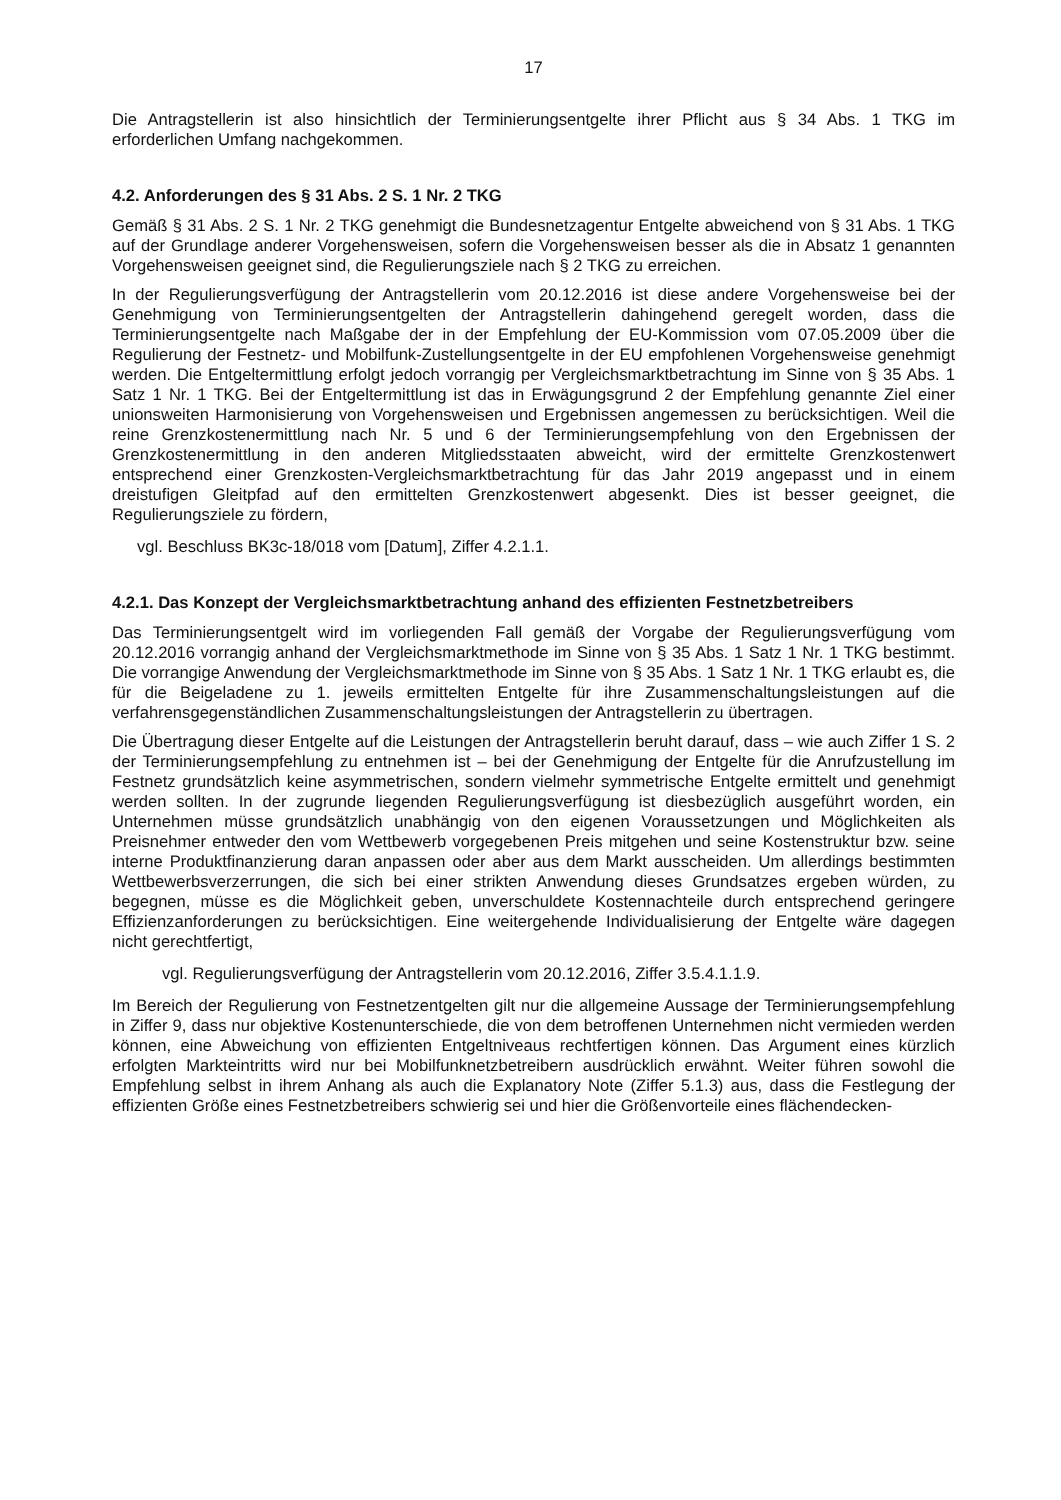17
Die Antragstellerin ist also hinsichtlich der Terminierungsentgelte ihrer Pflicht aus § 34 Abs. 1 TKG im erforderlichen Umfang nachgekommen.
4.2. Anforderungen des § 31 Abs. 2 S. 1 Nr. 2 TKG
Gemäß § 31 Abs. 2 S. 1 Nr. 2 TKG genehmigt die Bundesnetzagentur Entgelte abweichend von § 31 Abs. 1 TKG auf der Grundlage anderer Vorgehensweisen, sofern die Vorgehensweisen besser als die in Absatz 1 genannten Vorgehensweisen geeignet sind, die Regulierungsziele nach § 2 TKG zu erreichen.
In der Regulierungsverfügung der Antragstellerin vom 20.12.2016 ist diese andere Vorgehens­weise bei der Genehmigung von Terminierungsentgelten der Antragstellerin dahingehend gere­gelt worden, dass die Terminierungsentgelte nach Maßgabe der in der Empfehlung der EU-Kommission vom 07.05.2009 über die Regulierung der Festnetz- und Mobilfunk-Zustellungsentgelte in der EU empfohlenen Vorgehensweise genehmigt werden. Die Entgelter­mittlung erfolgt jedoch vorrangig per Vergleichsmarktbetrachtung im Sinne von § 35 Abs. 1 Satz 1 Nr. 1 TKG. Bei der Entgeltermittlung ist das in Erwägungsgrund 2 der Empfehlung genannte Ziel einer unionsweiten Harmonisierung von Vorgehensweisen und Ergebnissen an­gemessen zu berücksichtigen. Weil die reine Grenzkostenermittlung nach Nr. 5 und 6 der Ter­minierungsempfehlung von den Ergebnissen der Grenzkostenermittlung in den anderen Mit­gliedsstaaten abweicht, wird der ermittelte Grenzkostenwert entsprechend einer Grenzkosten-Vergleichsmarktbetrachtung für das Jahr 2019 angepasst und in einem dreistufigen Gleitpfad auf den ermittelten Grenzkostenwert abgesenkt. Dies ist besser geeignet, die Regulierungsziele zu fördern,
vgl. Beschluss BK3c-18/018 vom [Datum], Ziffer 4.2.1.1.
4.2.1. Das Konzept der Vergleichsmarktbetrachtung anhand des effizienten Festnetzbe­treibers
Das Terminierungsentgelt wird im vorliegenden Fall gemäß der Vorgabe der Regulierungsverfü­gung vom 20.12.2016 vorrangig anhand der Vergleichsmarktmethode im Sinne von § 35 Abs. 1 Satz 1 Nr. 1 TKG bestimmt. Die vorrangige Anwendung der Vergleichsmarktmethode im Sinne von § 35 Abs. 1 Satz 1 Nr. 1 TKG erlaubt es, die für die Beigeladene zu 1. jeweils ermittelten Entgelte für ihre Zusammenschaltungsleistungen auf die verfahrensgegenständlichen Zusam­menschaltungsleistungen der Antragstellerin zu übertragen.
Die Übertragung dieser Entgelte auf die Leistungen der Antragstellerin beruht darauf, dass – wie auch Ziffer 1 S. 2 der Terminierungsempfehlung zu entnehmen ist – bei der Genehmigung der Entgelte für die Anrufzustellung im Festnetz grundsätzlich keine asymmetrischen, sondern viel­mehr symmetrische Entgelte ermittelt und genehmigt werden sollten. In der zugrunde liegenden Regulierungsverfügung ist diesbezüglich ausgeführt worden, ein Unternehmen müsse grund­sätzlich unabhängig von den eigenen Voraussetzungen und Möglichkeiten als Preisnehmer entweder den vom Wettbewerb vorgegebenen Preis mitgehen und seine Kostenstruktur bzw. seine interne Produktfinanzierung daran anpassen oder aber aus dem Markt ausscheiden. Um allerdings bestimmten Wettbewerbsverzerrungen, die sich bei einer strikten Anwendung dieses Grundsatzes ergeben würden, zu begegnen, müsse es die Möglichkeit geben, unverschuldete Kostennachteile durch entsprechend geringere Effizienzanforderungen zu berücksichtigen. Eine weitergehende Individualisierung der Entgelte wäre dagegen nicht gerechtfertigt,
vgl. Regulierungsverfügung der Antragstellerin vom 20.12.2016, Ziffer 3.5.4.1.1.9.
Im Bereich der Regulierung von Festnetzentgelten gilt nur die allgemeine Aussage der Terminie­rungsempfehlung in Ziffer 9, dass nur objektive Kostenunterschiede, die von dem betroffenen Unternehmen nicht vermieden werden können, eine Abweichung von effizienten Entgeltniveaus rechtfertigen können. Das Argument eines kürzlich erfolgten Markteintritts wird nur bei Mobil­funknetzbetreibern ausdrücklich erwähnt. Weiter führen sowohl die Empfehlung selbst in ihrem Anhang als auch die Explanatory Note (Ziffer 5.1.3) aus, dass die Festlegung der effizienten Größe eines Festnetzbetreibers schwierig sei und hier die Größenvorteile eines flächendecken-